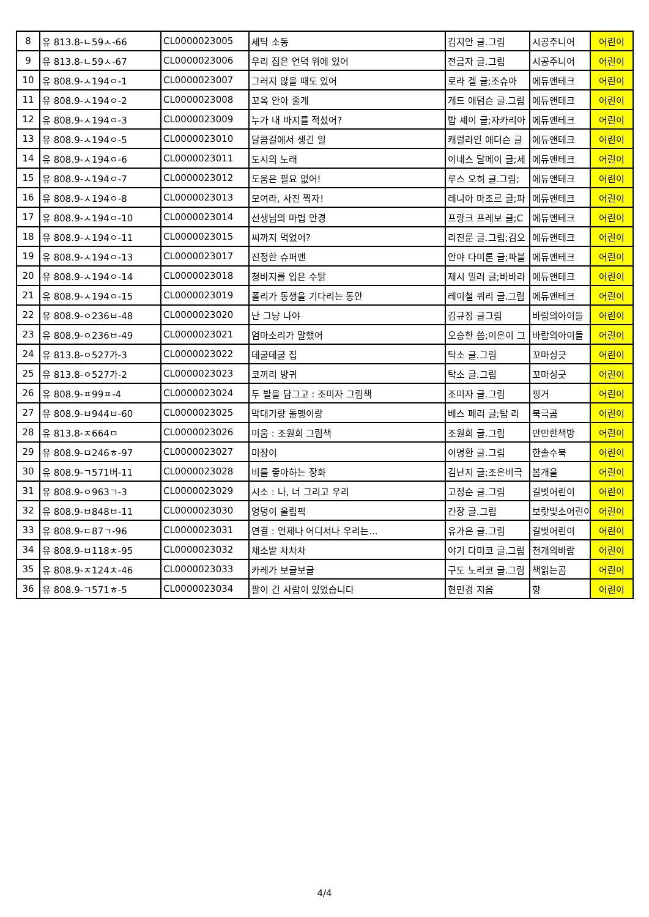| 8 | 유 813.8-ㄴ59ㅅ-66 | CL0000023005 | 세탁 소동 | 김지안 글.그림 | 시공주니어 | 어린이 |
| 9 | 유 813.8-ㄴ59ㅅ-67 | CL0000023006 | 우리 집은 언덕 위에 있어 | 전금자 글.그림 | 시공주니어 | 어린이 |
| 10 | 유 808.9-ㅅ194ㅇ-1 | CL0000023007 | 그러지 않을 때도 있어 | 로라 겔 글;조슈아 | 에듀앤테크 | 어린이 |
| 11 | 유 808.9-ㅅ194ㅇ-2 | CL0000023008 | 꼬옥 안아 줄게 | 게드 애덤슨 글.그림 | 에듀앤테크 | 어린이 |
| 12 | 유 808.9-ㅅ194ㅇ-3 | CL0000023009 | 누가 내 바지를 적셨어? | 밥 셰이 글;자카리아 | 에듀앤테크 | 어린이 |
| 13 | 유 808.9-ㅅ194ㅇ-5 | CL0000023010 | 달콤길에서 생긴 일 | 캐럴라인 애더슨 글 | 에듀앤테크 | 어린이 |
| 14 | 유 808.9-ㅅ194ㅇ-6 | CL0000023011 | 도시의 노래 | 이네스 달메이 글;세 | 에듀앤테크 | 어린이 |
| 15 | 유 808.9-ㅅ194ㅇ-7 | CL0000023012 | 도움은 필요 없어! | 루스 오히 글.그림; | 에듀앤테크 | 어린이 |
| 16 | 유 808.9-ㅅ194ㅇ-8 | CL0000023013 | 모여라, 사진 찍자! | 레니아 마조르 글;파 | 에듀앤테크 | 어린이 |
| 17 | 유 808.9-ㅅ194ㅇ-10 | CL0000023014 | 선생님의 마법 안경 | 프랑크 프레보 글;C | 에듀앤테크 | 어린이 |
| 18 | 유 808.9-ㅅ194ㅇ-11 | CL0000023015 | 씨까지 먹었어? | 리진룬 글.그림;김오 | 에듀앤테크 | 어린이 |
| 19 | 유 808.9-ㅅ194ㅇ-13 | CL0000023017 | 진정한 슈퍼맨 | 안야 다미론 글;파블 | 에듀앤테크 | 어린이 |
| 20 | 유 808.9-ㅅ194ㅇ-14 | CL0000023018 | 청바지를 입은 수탉 | 제시 밀러 글;바바라 | 에듀앤테크 | 어린이 |
| 21 | 유 808.9-ㅅ194ㅇ-15 | CL0000023019 | 폴리가 동생을 기다리는 동안 | 레이철 쿼리 글.그림 | 에듀앤테크 | 어린이 |
| 22 | 유 808.9-ㅇ236ㅂ-48 | CL0000023020 | 난 그냥 나야 | 김규정 글그림 | 바람의아이들 | 어린이 |
| 23 | 유 808.9-ㅇ236ㅂ-49 | CL0000023021 | 엄마소리가 말했어 | 오승한 씀;이은이 그 | 바람의아이들 | 어린이 |
| 24 | 유 813.8-ㅇ527가-3 | CL0000023022 | 데굴데굴 집 | 탁소 글.그림 | 꼬마싱긋 | 어린이 |
| 25 | 유 813.8-ㅇ527가-2 | CL0000023023 | 코끼리 방귀 | 탁소 글.그림 | 꼬마싱긋 | 어린이 |
| 26 | 유 808.9-ㅍ99ㅍ-4 | CL0000023024 | 두 발을 담그고 : 조미자 그림책 | 조미자 글.그림 | 핑거 | 어린이 |
| 27 | 유 808.9-ㅂ944ㅂ-60 | CL0000023025 | 막대기랑 돌멩이랑 | 베스 페리 글;탐 리 | 북극곰 | 어린이 |
| 28 | 유 813.8-ㅈ664ㅁ | CL0000023026 | 미움 : 조원희 그림책 | 조원희 글.그림 | 만만한책방 | 어린이 |
| 29 | 유 808.9-ㅁ246ㅎ-97 | CL0000023027 | 미장이 | 이명환 글.그림 | 한솔수북 | 어린이 |
| 30 | 유 808.9-ㄱ571버-11 | CL0000023028 | 비를 좋아하는 장화 | 김난지 글;조은비극 | 봄개울 | 어린이 |
| 31 | 유 808.9-ㅇ963ㄱ-3 | CL0000023029 | 시소 : 나, 너 그리고 우리 | 고정순 글.그림 | 길벗어린이 | 어린이 |
| 32 | 유 808.9-ㅂ848ㅂ-11 | CL0000023030 | 엉덩이 올림픽 | 간장 글.그림 | 보랏빛소어린이 | 어린이 |
| 33 | 유 808.9-ㄷ87ㄱ-96 | CL0000023031 | 연결 : 언제나 어디서나 우리는... | 유가은 글.그림 | 길벗어린이 | 어린이 |
| 34 | 유 808.9-ㅂ118ㅊ-95 | CL0000023032 | 채소밭 차차차 | 야기 다미코 글.그림 | 천개의바람 | 어린이 |
| 35 | 유 808.9-ㅈ124ㅊ-46 | CL0000023033 | 카레가 보글보글 | 구도 노리코 글.그림 | 책읽는곰 | 어린이 |
| 36 | 유 808.9-ㄱ571ㅎ-5 | CL0000023034 | 팔이 긴 사람이 있었습니다 | 현민경 지음 | 향 | 어린이 |
4/4